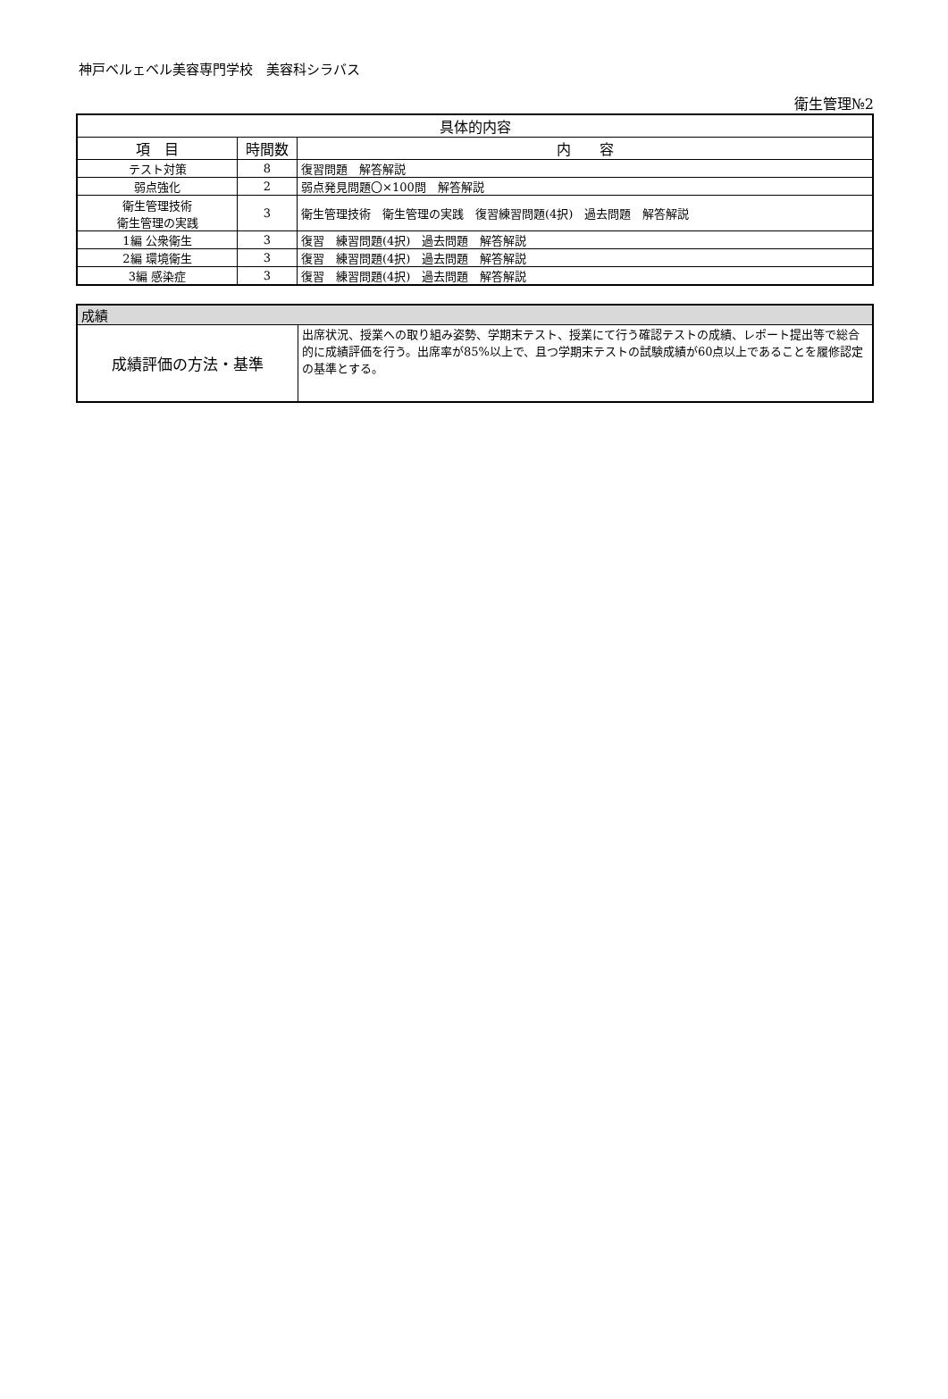神戸ベルェベル美容専門学校　美容科シラバス
衛生管理№2
| 具体的内容 | | |
| --- | --- | --- |
| 項 目 | 時間数 | 内 容 |
| テスト対策 | 8 | 復習問題 解答解説 |
| 弱点強化 | 2 | 弱点発見問題〇×100問 解答解説 |
| 衛生管理技術 衛生管理の実践 | 3 | 衛生管理技術 衛生管理の実践 復習練習問題(4択) 過去問題 解答解説 |
| 1編 公衆衛生 | 3 | 復習 練習問題(4択) 過去問題 解答解説 |
| 2編 環境衛生 | 3 | 復習 練習問題(4択) 過去問題 解答解説 |
| 3編 感染症 | 3 | 復習 練習問題(4択) 過去問題 解答解説 |
| 成績 | |
| --- | --- |
| 成績評価の方法・基準 | 出席状況、授業への取り組み姿勢、学期末テスト、授業にて行う確認テストの成績、レポート提出等で総合的に成績評価を行う。出席率が85%以上で、且つ学期末テストの試験成績が60点以上であることを履修認定の基準とする。 |